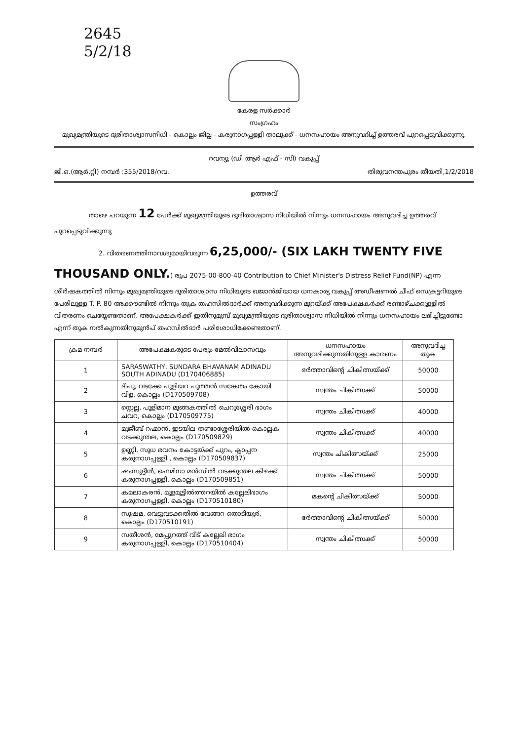2645
5/2/18
കേരള സർക്കാർ
സംഗ്രഹം
മുഖ്യമന്ത്രിയുടെ ദുരിതാശ്വാസനിധി - കൊല്ലം ജില്ല - കരുനാഗപ്പള്ളി താലൂക്ക് - ധനസഹായം അനുവദിച്ച് ഉത്തരവ് പുറപ്പെടുവിക്കുന്നു.
റവന്യൂ (ഡി ആർ എഫ് - സി) വകുപ്പ്
ജി.ഒ.(ആർ.റ്റി) നമ്പർ :355/2018/റവ. തിരുവനന്തപുരം തീയതി,1/2/2018
ഉത്തരവ്
താഴെ പറയുന്ന 12 പേർക്ക് മുഖ്യമന്ത്രിയുടെ ദുരിതാശ്വാസ നിധിയിൽ നിന്നും ധനസഹായം അനുവദിച്ച ഉത്തരവ് പുറപ്പെടുവിക്കുന്നു
2. വിതരണത്തിനാവശ്യമായിവരുന്ന 6,25,000/- (SIX LAKH TWENTY FIVE THOUSAND ONLY.) രൂപ 2075-00-800-40 Contribution to Chief Minister's Distress Relief Fund(NP) എന്ന ശീർഷകത്തിൽ നിന്നും മുഖ്യമന്ത്രിയുടെ ദുരിതാശ്വാസ നിധിയുടെ ഖജാൻജിയായ ധനകാര്യ വകുപ്പ് അഡീഷണൽ ചീഫ് സെക്രട്ടറിയുടെ പേരിലുള്ള T. P. 80 അക്കൗണ്ടിൽ നിന്നും തുക തഹസിൽദാർക്ക് അനുവദിക്കുന്ന മുറയ്ക്ക് അപേക്ഷകർക്ക് രണ്ടാഴ്ചക്കുള്ളിൽ വിതരണം ചെയ്യേണ്ടതാണ്. അപേക്ഷകർക്ക് ഇതിനുമുമ്പ് മുഖ്യമന്ത്രിയുടെ ദുരിതാശ്വാസ നിധിയിൽ നിന്നും ധനസഹായം ലഭിച്ചിട്ടുണ്ടോ എന്ന് തുക നൽകുന്നതിനുമുൻപ് തഹസിൽദാർ പരിശോധിക്കേണ്ടതാണ്.
| ക്രമ നമ്പർ | അപേക്ഷകരുടെ പേരും മേൽവിലാസവും | ധനസഹായം അനുവദിക്കുന്നതിനുള്ള കാരണം | അനുവദിച്ച തുക |
| --- | --- | --- | --- |
| 1 | SARASWATHY, SUNDARA BHAVANAM ADINADU SOUTH ADINADU (D170406885) | ഭർത്താവിന്റെ ചികിത്സയ്ക്ക് | 50000 |
| 2 | ദീപു, വടക്കേ പുളിയറ പുത്തൻ സങ്കേതം കോയി വിള, കൊല്ലം (D170509708) | സ്വന്തം ചികിത്സക്ക് | 50000 |
| 3 | സ്റ്റെല്ല, പുളിമാന മുങ്ങകത്തിൽ ചെറുശ്ശേരി ഭാഗം ചവറ, കൊല്ലം (D170509775) | സ്വന്തം ചികിത്സക്ക് | 40000 |
| 4 | മുജീബ് റഹ്മാൻ, ഇടയില തണ്ടാശ്ശേരിയിൽ കൊല്ലക വടക്കുന്തല, കൊല്ലം (D170509829) | സ്വന്തം ചികിത്സക്ക് | 40000 |
| 5 | ഉണ്ണി, സുധ ഭവനം കോട്ടയ്ക്ക് പുറം, ക്ലാപ്പന കരുനാഗപ്പള്ളി , കൊല്ലം (D170509837) | സ്വന്തം ചികിത്സയ്ക്ക് | 25000 |
| 6 | ഷംസുദ്ദീൻ, ഫെമിനാ മൻസിൽ വടക്കുന്തല കിഴക്ക് കരുനാഗപ്പള്ളി, കൊല്ലം (D170509851) | സ്വന്തം ചികിത്സക്ക് | 50000 |
| 7 | കമലാകരൻ, മുളമൂട്ടിൽത്തറയിൽ കല്ലേലിഭാഗം കരുനാഗപ്പള്ളി, കൊല്ലം (D170510180) | മകന്റെ ചികിത്സയ്ക്ക് | 50000 |
| 8 | സുഷമ, വെട്ടുവടക്കതിൽ വേങ്ങറ തൊടിയൂർ, കൊല്ലം (D170510191) | ഭർത്താവിന്റെ ചികിത്സയ്ക്ക് | 50000 |
| 9 | സതീശൻ, മേപ്പുറത്ത് വീട് കല്ലേലി ഭാഗം കരുനാഗപ്പള്ളി, കൊല്ലം (D170510404) | സ്വന്തം ചികിത്സക്ക് | 50000 |